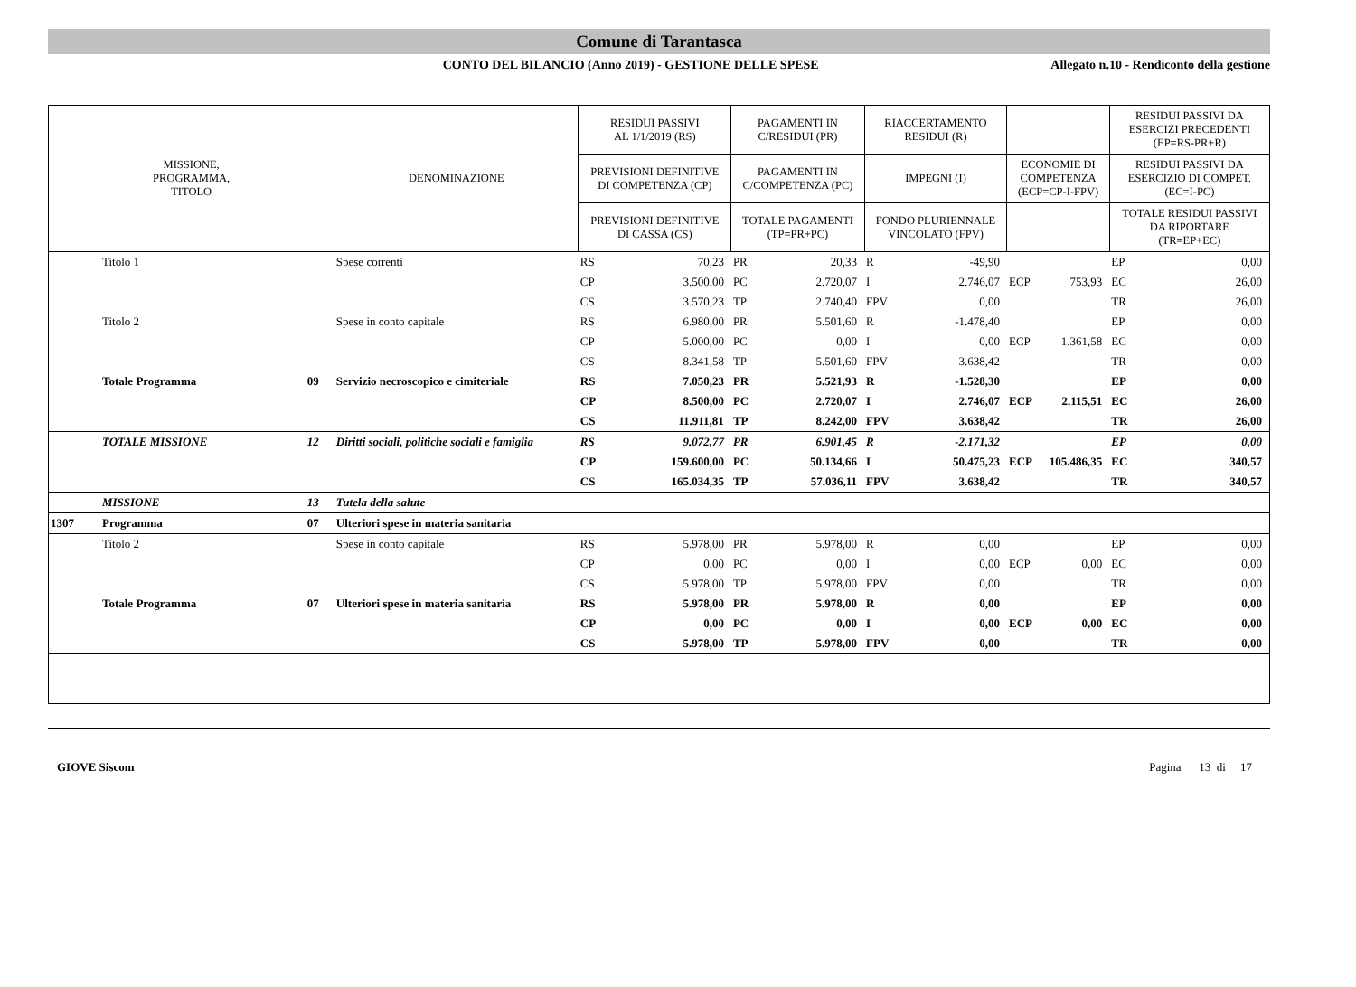Comune di Tarantasca
CONTO DEL BILANCIO (Anno 2019) - GESTIONE DELLE SPESE
Allegato n.10 - Rendiconto della gestione
| MISSIONE, PROGRAMMA, TITOLO | | | DENOMINAZIONE | RESIDUI PASSIVI AL 1/1/2019 (RS) | | PAGAMENTI IN C/RESIDUI (PR) | | RIACCERTAMENTO RESIDUI (R) | | | | RESIDUI PASSIVI DA ESERCIZI PRECEDENTI (EP=RS-PR+R) | |
| --- | --- | --- | --- | --- | --- | --- | --- | --- | --- | --- | --- | --- | --- |
| | | | | PREVISIONI DEFINITIVE DI COMPETENZA (CP) | | PAGAMENTI IN C/COMPETENZA (PC) | | IMPEGNI (I) | | ECONOMIE DI COMPETENZA (ECP=CP-I-FPV) | | RESIDUI PASSIVI DA ESERCIZIO DI COMPET. (EC=I-PC) | |
| | | | | PREVISIONI DEFINITIVE DI CASSA (CS) | | TOTALE PAGAMENTI (TP=PR+PC) | | FONDO PLURIENNALE VINCOLATO (FPV) | | | | TOTALE RESIDUI PASSIVI DA RIPORTARE (TR=EP+EC) | |
| | Titolo 1 | | Spese correnti | RS | 70,23 | PR | 20,33 | R | -49,90 | | | EP | 0,00 |
| | | | | CP | 3.500,00 | PC | 2.720,07 | I | 2.746,07 | ECP | 753,93 | EC | 26,00 |
| | | | | CS | 3.570,23 | TP | 2.740,40 | FPV | 0,00 | | | TR | 26,00 |
| | Titolo 2 | | Spese in conto capitale | RS | 6.980,00 | PR | 5.501,60 | R | -1.478,40 | | | EP | 0,00 |
| | | | | CP | 5.000,00 | PC | 0,00 | I | 0,00 | ECP | 1.361,58 | EC | 0,00 |
| | | | | CS | 8.341,58 | TP | 5.501,60 | FPV | 3.638,42 | | | TR | 0,00 |
| | Totale Programma | 09 | Servizio necroscopico e cimiteriale | RS | 7.050,23 | PR | 5.521,93 | R | -1.528,30 | | | EP | 0,00 |
| | | | | CP | 8.500,00 | PC | 2.720,07 | I | 2.746,07 | ECP | 2.115,51 | EC | 26,00 |
| | | | | CS | 11.911,81 | TP | 8.242,00 | FPV | 3.638,42 | | | TR | 26,00 |
| | TOTALE MISSIONE | 12 | Diritti sociali, politiche sociali e famiglia | RS | 9.072,77 | PR | 6.901,45 | R | -2.171,32 | | | EP | 0,00 |
| | | | | CP | 159.600,00 | PC | 50.134,66 | I | 50.475,23 | ECP | 105.486,35 | EC | 340,57 |
| | | | | CS | 165.034,35 | TP | 57.036,11 | FPV | 3.638,42 | | | TR | 340,57 |
| | MISSIONE | 13 | Tutela della salute | | | | | | | | | | |
| 1307 | Programma | 07 | Ulteriori spese in materia sanitaria | | | | | | | | | | |
| | Titolo 2 | | Spese in conto capitale | RS | 5.978,00 | PR | 5.978,00 | R | 0,00 | | | EP | 0,00 |
| | | | | CP | 0,00 | PC | 0,00 | I | 0,00 | ECP | 0,00 | EC | 0,00 |
| | | | | CS | 5.978,00 | TP | 5.978,00 | FPV | 0,00 | | | TR | 0,00 |
| | Totale Programma | 07 | Ulteriori spese in materia sanitaria | RS | 5.978,00 | PR | 5.978,00 | R | 0,00 | | | EP | 0,00 |
| | | | | CP | 0,00 | PC | 0,00 | I | 0,00 | ECP | 0,00 | EC | 0,00 |
| | | | | CS | 5.978,00 | TP | 5.978,00 | FPV | 0,00 | | | TR | 0,00 |
GIOVE Siscom Pagina 13 di 17